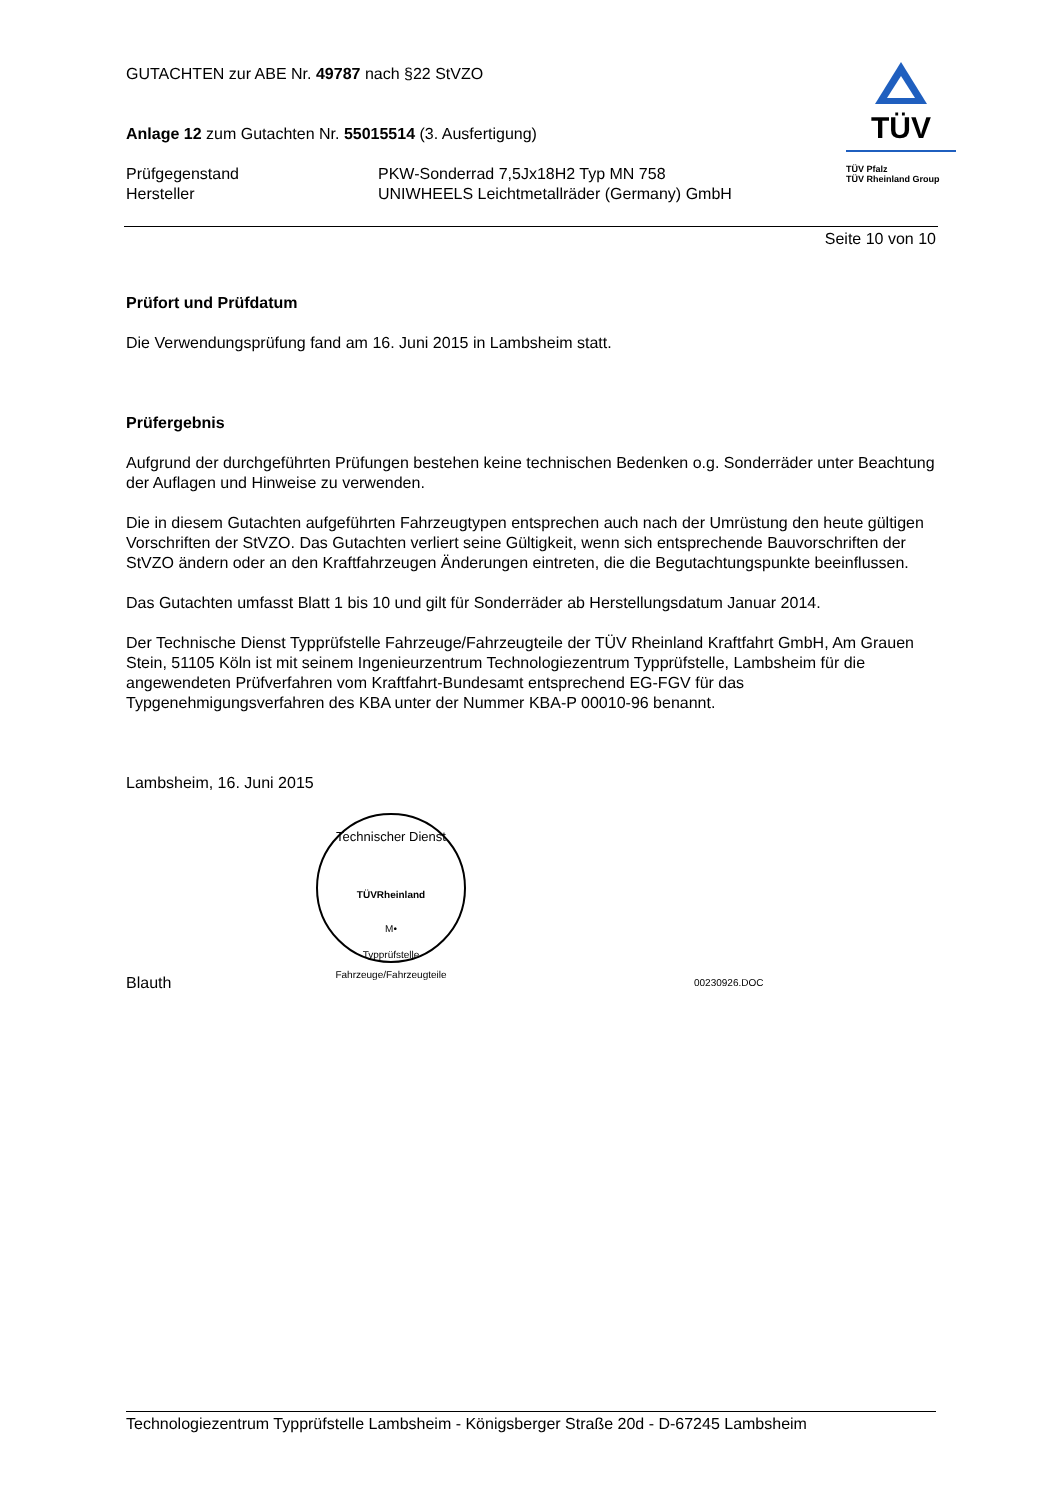TÜV
TÜV Pfalz
TÜV Rheinland Group
GUTACHTEN zur ABE Nr. 49787 nach §22 StVZO
Anlage 12 zum Gutachten Nr. 55015514 (3. Ausfertigung)
Prüfgegenstand PKW-Sonderrad 7,5Jx18H2 Typ MN 758
Hersteller UNIWHEELS Leichtmetallräder (Germany) GmbH
Seite 10 von 10
Prüfort und Prüfdatum
Die Verwendungsprüfung fand am 16. Juni 2015 in Lambsheim statt.
Prüfergebnis
Aufgrund der durchgeführten Prüfungen bestehen keine technischen Bedenken o.g. Sonderräder unter Beachtung der Auflagen und Hinweise zu verwenden.
Die in diesem Gutachten aufgeführten Fahrzeugtypen entsprechen auch nach der Umrüstung den heute gültigen Vorschriften der StVZO. Das Gutachten verliert seine Gültigkeit, wenn sich entsprechende Bauvorschriften der StVZO ändern oder an den Kraftfahrzeugen Änderungen eintreten, die die Begutachtungspunkte beeinflussen.
Das Gutachten umfasst Blatt 1 bis 10 und gilt für Sonderräder ab Herstellungsdatum Januar 2014.
Der Technische Dienst Typprüfstelle Fahrzeuge/Fahrzeugteile der TÜV Rheinland Kraftfahrt GmbH, Am Grauen Stein, 51105 Köln ist mit seinem Ingenieurzentrum Technologiezentrum Typprüfstelle, Lambsheim für die angewendeten Prüfverfahren vom Kraftfahrt-Bundesamt entsprechend EG-FGV für das Typgenehmigungsverfahren des KBA unter der Nummer KBA-P 00010-96 benannt.
Lambsheim, 16. Juni 2015
Technischer Dienst
TÜVRheinland
M•
Typprüfstelle Fahrzeuge/Fahrzeugteile
Blauth
00230926.DOC
Technologiezentrum Typprüfstelle Lambsheim - Königsberger Straße 20d - D-67245 Lambsheim